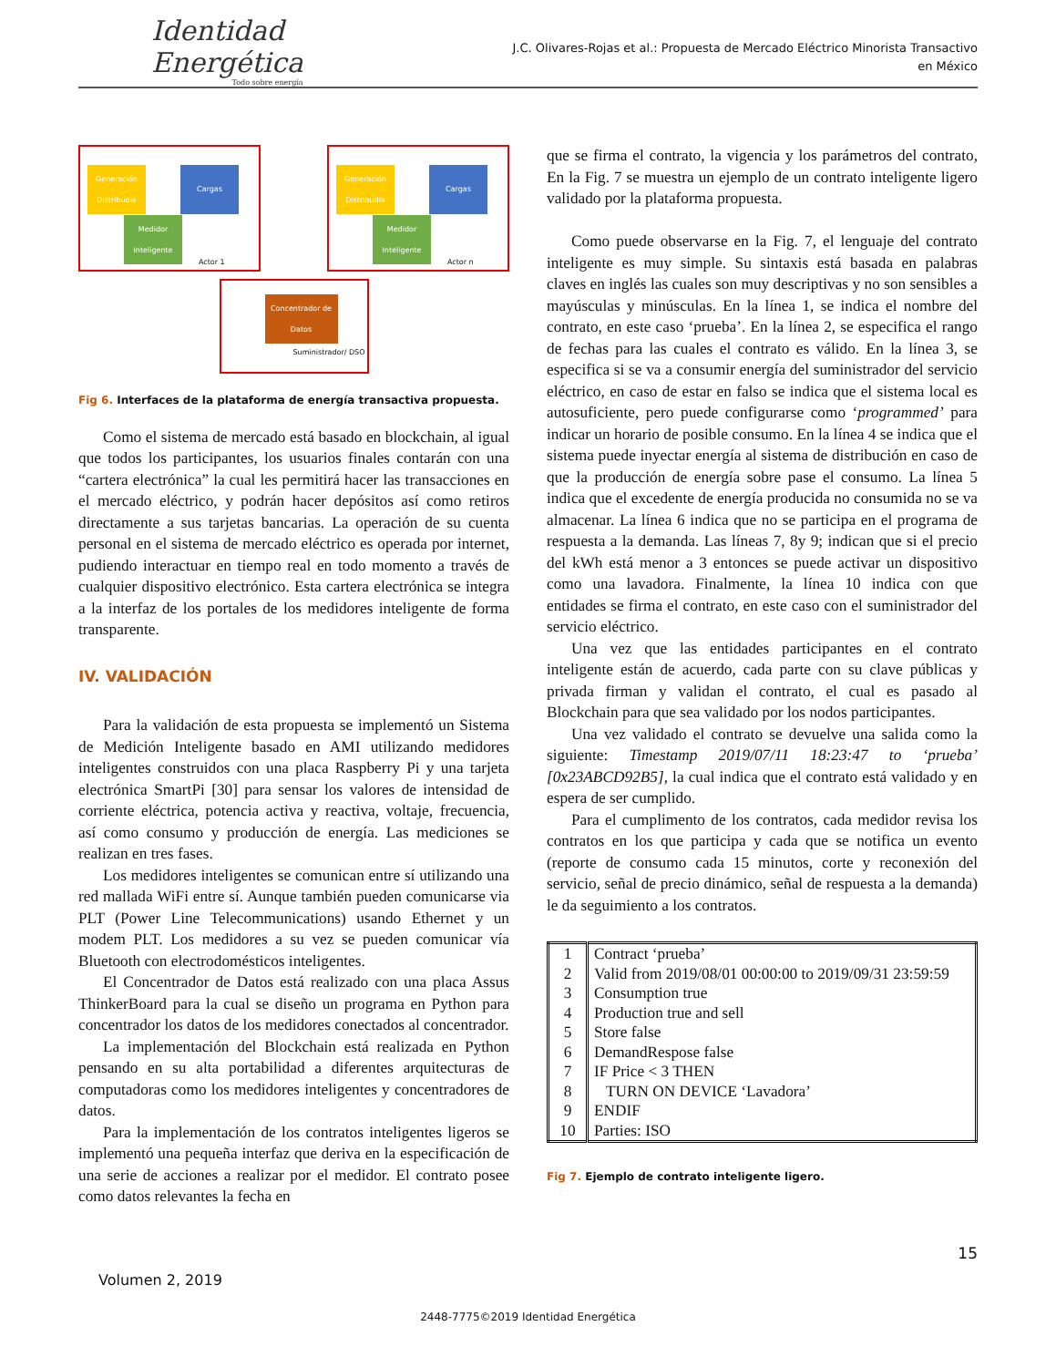Identidad
Energética
Todo sobre energía
J.C. Olivares-Rojas et al.: Propuesta de Mercado Eléctrico Minorista Transactivo
en México
Generación Distribudia
Cargas
Medidor Inteligente
Actor 1
Generación Distribudia
Cargas
Medidor Inteligente
Actor n
Concentrador de Datos
Suministrador/ DSO
Fig 6. Interfaces de la plataforma de energía transactiva propuesta.
Como el sistema de mercado está basado en blockchain, al igual que todos los participantes, los usuarios finales contarán con una “cartera electrónica” la cual les permitirá hacer las transacciones en el mercado eléctrico, y podrán hacer depósitos así como retiros directamente a sus tarjetas bancarias. La operación de su cuenta personal en el sistema de mercado eléctrico es operada por internet, pudiendo interactuar en tiempo real en todo momento a través de cualquier dispositivo electrónico. Esta cartera electrónica se integra a la interfaz de los portales de los medidores inteligente de forma transparente.
IV. VALIDACIÓN
Para la validación de esta propuesta se implementó un Sistema de Medición Inteligente basado en AMI utilizando medidores inteligentes construidos con una placa Raspberry Pi y una tarjeta electrónica SmartPi [30] para sensar los valores de intensidad de corriente eléctrica, potencia activa y reactiva, voltaje, frecuencia, así como consumo y producción de energía. Las mediciones se realizan en tres fases.
Los medidores inteligentes se comunican entre sí utilizando una red mallada WiFi entre sí. Aunque también pueden comunicarse via PLT (Power Line Telecommunications) usando Ethernet y un modem PLT. Los medidores a su vez se pueden comunicar vía Bluetooth con electrodomésticos inteligentes.
El Concentrador de Datos está realizado con una placa Assus ThinkerBoard para la cual se diseño un programa en Python para concentrador los datos de los medidores conectados al concentrador.
La implementación del Blockchain está realizada en Python pensando en su alta portabilidad a diferentes arquitecturas de computadoras como los medidores inteligentes y concentradores de datos.
Para la implementación de los contratos inteligentes ligeros se implementó una pequeña interfaz que deriva en la especificación de una serie de acciones a realizar por el medidor. El contrato posee como datos relevantes la fecha en
que se firma el contrato, la vigencia y los parámetros del contrato, En la Fig. 7 se muestra un ejemplo de un contrato inteligente ligero validado por la plataforma propuesta.
Como puede observarse en la Fig. 7, el lenguaje del contrato inteligente es muy simple. Su sintaxis está basada en palabras claves en inglés las cuales son muy descriptivas y no son sensibles a mayúsculas y minúsculas. En la línea 1, se indica el nombre del contrato, en este caso ‘prueba’. En la línea 2, se especifica el rango de fechas para las cuales el contrato es válido. En la línea 3, se especifica si se va a consumir energía del suministrador del servicio eléctrico, en caso de estar en falso se indica que el sistema local es autosuficiente, pero puede configurarse como ‘programmed’ para indicar un horario de posible consumo. En la línea 4 se indica que el sistema puede inyectar energía al sistema de distribución en caso de que la producción de energía sobre pase el consumo. La línea 5 indica que el excedente de energía producida no consumida no se va almacenar. La línea 6 indica que no se participa en el programa de respuesta a la demanda. Las líneas 7, 8y 9; indican que si el precio del kWh está menor a 3 entonces se puede activar un dispositivo como una lavadora. Finalmente, la línea 10 indica con que entidades se firma el contrato, en este caso con el suministrador del servicio eléctrico.
Una vez que las entidades participantes en el contrato inteligente están de acuerdo, cada parte con su clave públicas y privada firman y validan el contrato, el cual es pasado al Blockchain para que sea validado por los nodos participantes.
Una vez validado el contrato se devuelve una salida como la siguiente: Timestamp 2019/07/11 18:23:47 to ‘prueba’ [0x23ABCD92B5], la cual indica que el contrato está validado y en espera de ser cumplido.
Para el cumplimento de los contratos, cada medidor revisa los contratos en los que participa y cada que se notifica un evento (reporte de consumo cada 15 minutos, corte y reconexión del servicio, señal de precio dinámico, señal de respuesta a la demanda) le da seguimiento a los contratos.
| 1 | Contract ‘prueba’ |
| 2 | Valid from 2019/08/01 00:00:00 to 2019/09/31 23:59:59 |
| 3 | Consumption true |
| 4 | Production true and sell |
| 5 | Store false |
| 6 | DemandRespose false |
| 7 | IF Price < 3 THEN |
| 8 | TURN ON DEVICE ‘Lavadora’ |
| 9 | ENDIF |
| 10 | Parties: ISO |
Fig 7. Ejemplo de contrato inteligente ligero.
15
Volumen 2, 2019
2448-7775©2019 Identidad Energética